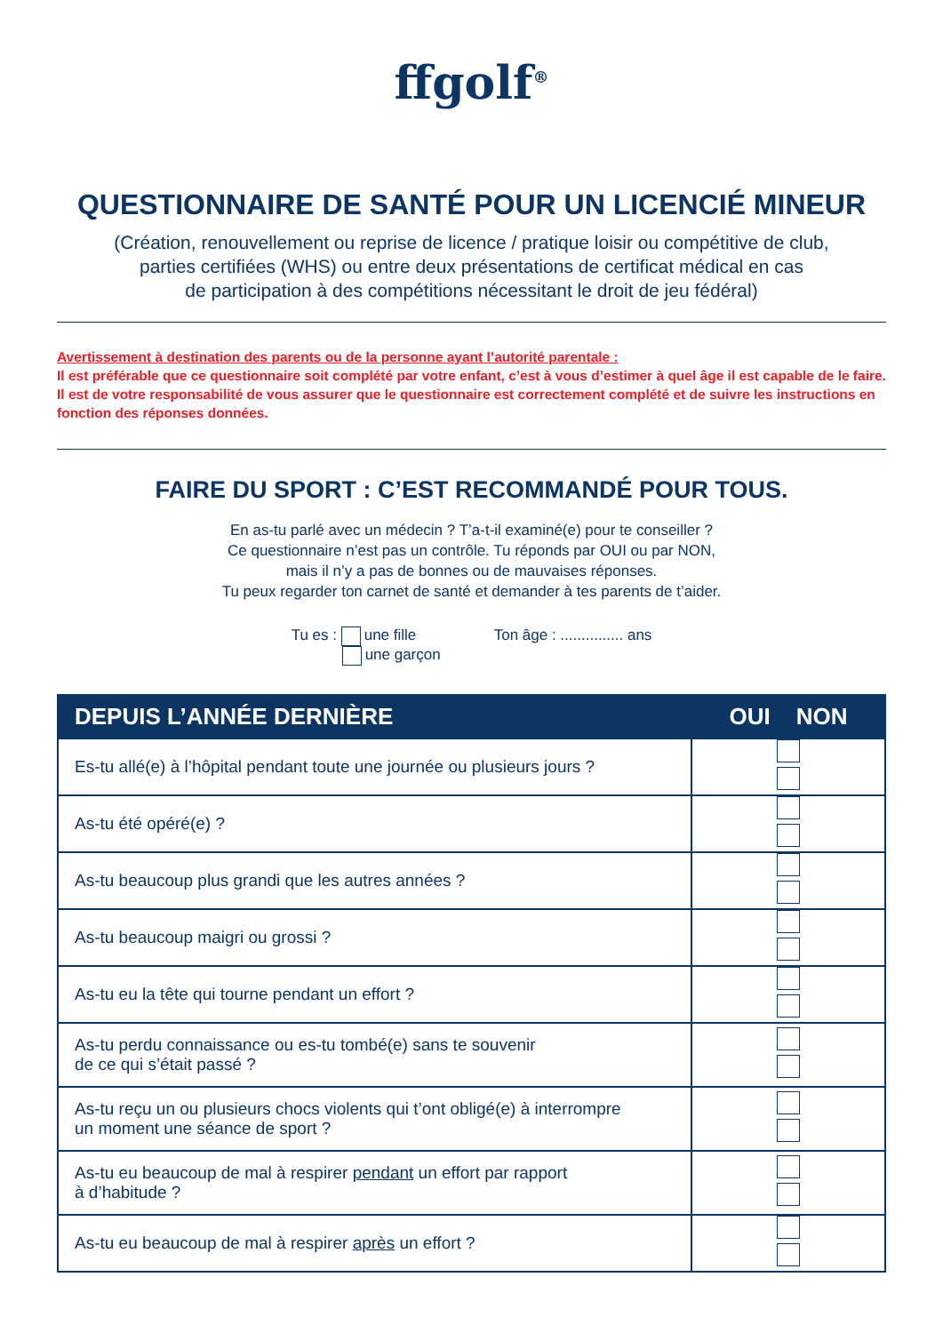ffgolf<sup>®</sup>
QUESTIONNAIRE DE SANTÉ POUR UN LICENCIÉ MINEUR
(Création, renouvellement ou reprise de licence / pratique loisir ou compétitive de club,
parties certifiées (WHS) ou entre deux présentations de certificat médical en cas
de participation à des compétitions nécessitant le droit de jeu fédéral)
Avertissement à destination des parents ou de la personne ayant l’autorité parentale :
Il est préférable que ce questionnaire soit complété par votre enfant, c’est à vous d’estimer à quel âge il est capable de le faire. Il est de votre responsabilité de vous assurer que le questionnaire est correctement complété et de suivre les instructions en fonction des réponses données.
FAIRE DU SPORT : C’EST RECOMMANDÉ POUR TOUS.
En as-tu parlé avec un médecin ? T’a-t-il examiné(e) pour te conseiller ?
Ce questionnaire n’est pas un contrôle. Tu réponds par OUI ou par NON,
mais il n’y a pas de bonnes ou de mauvaises réponses.
Tu peux regarder ton carnet de santé et demander à tes parents de t’aider.
Tu es : une fille
une garçon
Ton âge : ............... ans
| DEPUIS L’ANNÉE DERNIÈRE | OUI NON |
| --- | --- |
| Es-tu allé(e) à l’hôpital pendant toute une journée ou plusieurs jours ? | |
| As-tu été opéré(e) ? | |
| As-tu beaucoup plus grandi que les autres années ? | |
| As-tu beaucoup maigri ou grossi ? | |
| As-tu eu la tête qui tourne pendant un effort ? | |
| As-tu perdu connaissance ou es-tu tombé(e) sans te souvenir de ce qui s’était passé ? | |
| As-tu reçu un ou plusieurs chocs violents qui t’ont obligé(e) à interrompre un moment une séance de sport ? | |
| As-tu eu beaucoup de mal à respirer pendant un effort par rapport à d’habitude ? | |
| As-tu eu beaucoup de mal à respirer après un effort ? | |